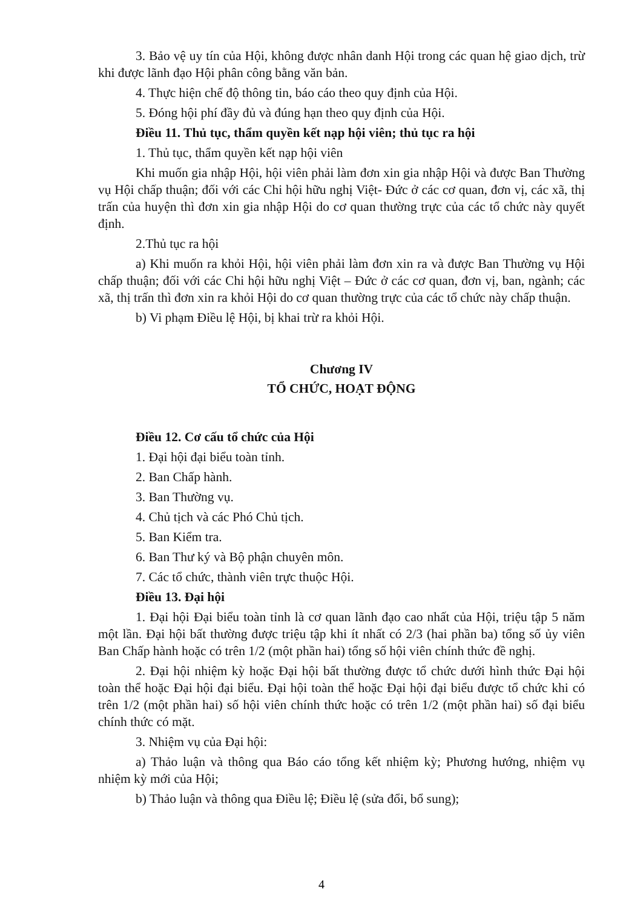3. Bảo vệ uy tín của Hội, không được nhân danh Hội trong các quan hệ giao dịch, trừ khi được lãnh đạo Hội phân công bằng văn bản.
4. Thực hiện chế độ thông tin, báo cáo theo quy định của Hội.
5. Đóng hội phí đầy đủ và đúng hạn theo quy định của Hội.
Điều 11. Thủ tục, thẩm quyền kết nạp hội viên; thủ tục ra hội
1. Thủ tục, thẩm quyền kết nạp hội viên
Khi muốn gia nhập Hội, hội viên phải làm đơn xin gia nhập Hội và được Ban Thường vụ Hội chấp thuận; đối với các Chi hội hữu nghị Việt- Đức ở các cơ quan, đơn vị, các xã, thị trấn của huyện thì đơn xin gia nhập Hội do cơ quan thường trực của các tổ chức này quyết định.
2.Thủ tục ra hội
a) Khi muốn ra khỏi Hội, hội viên phải làm đơn xin ra và được Ban Thường vụ Hội chấp thuận; đối với các Chi hội hữu nghị Việt – Đức ở các cơ quan, đơn vị, ban, ngành; các xã, thị trấn thì đơn xin ra khỏi Hội do cơ quan thường trực của các tổ chức này chấp thuận.
b) Vi phạm Điều lệ Hội, bị khai trừ ra khỏi Hội.
Chương IV
TỔ CHỨC, HOẠT ĐỘNG
Điều 12. Cơ cấu tổ chức của Hội
1. Đại hội đại biểu toàn tỉnh.
2. Ban Chấp hành.
3. Ban Thường vụ.
4. Chủ tịch và các Phó Chủ tịch.
5. Ban Kiểm tra.
6. Ban Thư ký và Bộ phận chuyên môn.
7. Các tổ chức, thành viên trực thuộc Hội.
Điều 13. Đại hội
1. Đại hội Đại biểu toàn tỉnh là cơ quan lãnh đạo cao nhất của Hội, triệu tập 5 năm một lần. Đại hội bất thường được triệu tập khi ít nhất có 2/3 (hai phần ba) tổng số ủy viên Ban Chấp hành hoặc có trên 1/2 (một phần hai) tổng số hội viên chính thức đề nghị.
2. Đại hội nhiệm kỳ hoặc Đại hội bất thường được tổ chức dưới hình thức Đại hội toàn thể hoặc Đại hội đại biểu. Đại hội toàn thể hoặc Đại hội đại biểu được tổ chức khi có trên 1/2 (một phần hai) số hội viên chính thức hoặc có trên 1/2 (một phần hai) số đại biểu chính thức có mặt.
3. Nhiệm vụ của Đại hội:
a) Thảo luận và thông qua Báo cáo tổng kết nhiệm kỳ; Phương hướng, nhiệm vụ nhiệm kỳ mới của Hội;
b) Thảo luận và thông qua Điều lệ; Điều lệ (sửa đổi, bổ sung);
4